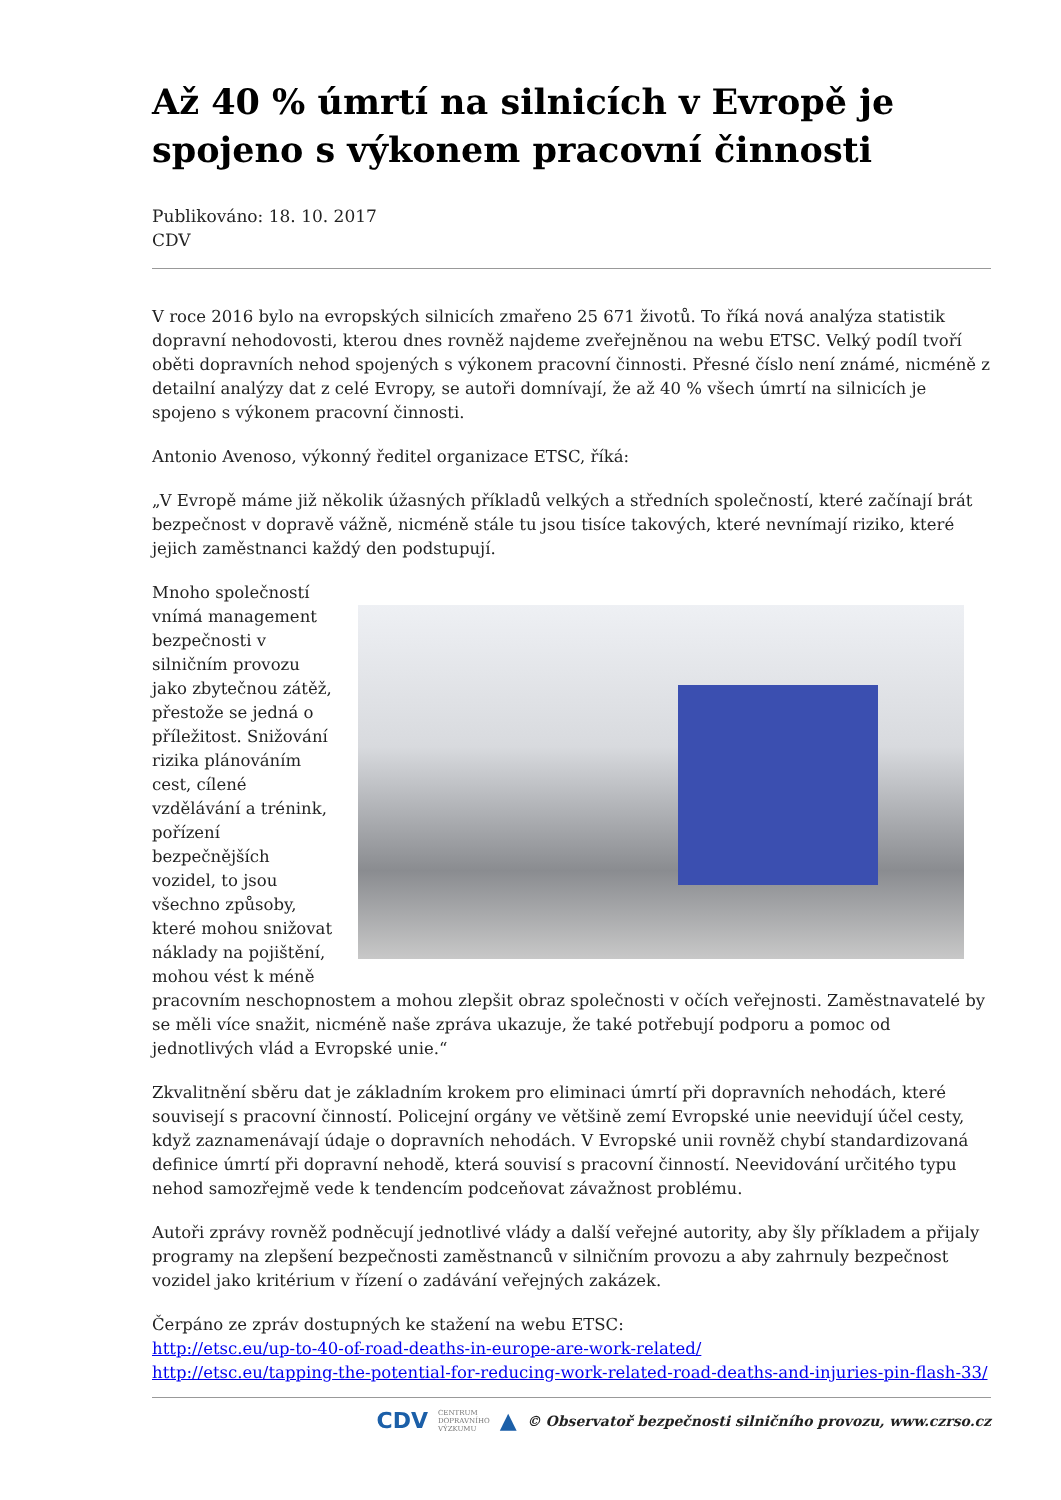Až 40 % úmrtí na silnicích v Evropě je spojeno s výkonem pracovní činnosti
Publikováno: 18. 10. 2017
CDV
V roce 2016 bylo na evropských silnicích zmařeno 25 671 životů. To říká nová analýza statistik dopravní nehodovosti, kterou dnes rovněž najdeme zveřejněnou na webu ETSC. Velký podíl tvoří oběti dopravních nehod spojených s výkonem pracovní činnosti. Přesné číslo není známé, nicméně z detailní analýzy dat z celé Evropy, se autoři domnívají, že až 40 % všech úmrtí na silnicích je spojeno s výkonem pracovní činnosti.
Antonio Avenoso, výkonný ředitel organizace ETSC, říká:
„V Evropě máme již několik úžasných příkladů velkých a středních společností, které začínají brát bezpečnost v dopravě vážně, nicméně stále tu jsou tisíce takových, které nevnímají riziko, které jejich zaměstnanci každý den podstupují.
Mnoho společností vnímá management bezpečnosti v silničním provozu jako zbytečnou zátěž, přestože se jedná o příležitost. Snižování rizika plánováním cest, cílené vzdělávání a trénink, pořízení bezpečnějších vozidel, to jsou všechno způsoby, které mohou snižovat náklady na pojištění, mohou vést k méně pracovním neschopnostem a mohou zlepšit obraz společnosti v očích veřejnosti. Zaměstnavatelé by se měli více snažit, nicméně naše zpráva ukazuje, že také potřebují podporu a pomoc od jednotlivých vlád a Evropské unie.“
Zkvalitnění sběru dat je základním krokem pro eliminaci úmrtí při dopravních nehodách, které souvisejí s pracovní činností. Policejní orgány ve většině zemí Evropské unie neevidují účel cesty, když zaznamenávají údaje o dopravních nehodách. V Evropské unii rovněž chybí standardizovaná definice úmrtí při dopravní nehodě, která souvisí s pracovní činností. Neevidování určitého typu nehod samozřejmě vede k tendencím podceňovat závažnost problému.
Autoři zprávy rovněž podněcují jednotlivé vlády a další veřejné autority, aby šly příkladem a přijaly programy na zlepšení bezpečnosti zaměstnanců v silničním provozu a aby zahrnuly bezpečnost vozidel jako kritérium v řízení o zadávání veřejných zakázek.
Čerpáno ze zpráv dostupných ke stažení na webu ETSC:
http://etsc.eu/up-to-40-of-road-deaths-in-europe-are-work-related/
http://etsc.eu/tapping-the-potential-for-reducing-work-related-road-deaths-and-injuries-pin-flash-33/
CDV CENTRUM
DOPRAVNÍHO
VÝZKUMU ▲ © Observatoř bezpečnosti silničního provozu, www.czrso.cz